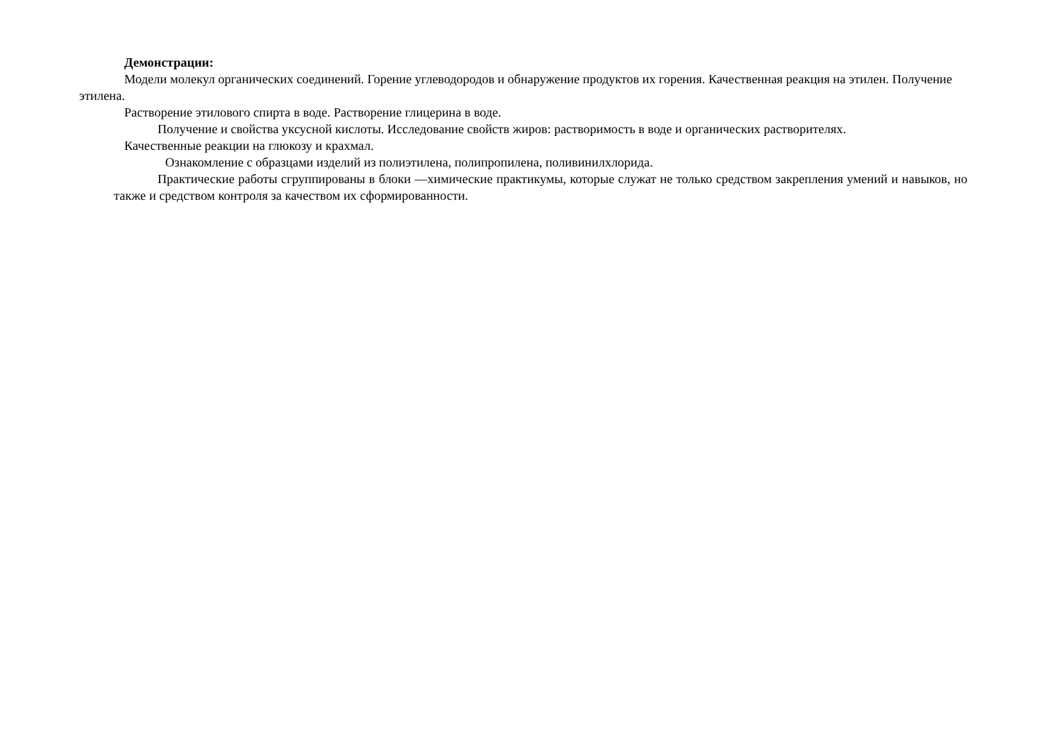Демонстрации:
Модели молекул органических соединений. Горение углеводородов и обнаружение продуктов их горения. Качественная реакция на этилен. Получение этилена.
Растворение этилового спирта в воде. Растворение глицерина в воде.
Получение и свойства уксусной кислоты. Исследование свойств жиров: растворимость в воде и органических растворителях.
Качественные реакции на глюкозу и крахмал.
Ознакомление с образцами изделий из полиэтилена, полипропилена, поливинилхлорида.
Практические работы сгруппированы в блоки —химические практикумы, которые служат не только средством закрепления умений и навыков, но также и средством контроля за качеством их сформированности.